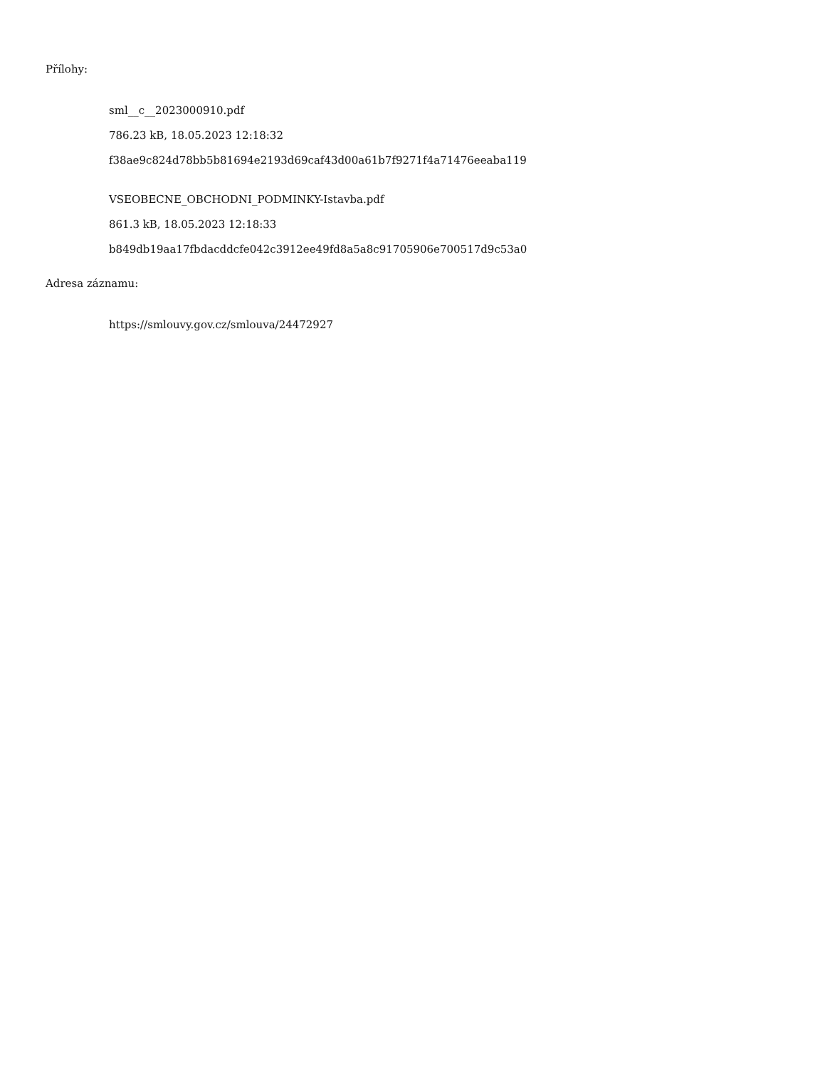Přílohy:
sml__c__2023000910.pdf
786.23 kB, 18.05.2023 12:18:32
f38ae9c824d78bb5b81694e2193d69caf43d00a61b7f9271f4a71476eeaba119
VSEOBECNE_OBCHODNI_PODMINKY-Istavba.pdf
861.3 kB, 18.05.2023 12:18:33
b849db19aa17fbdacddcfe042c3912ee49fd8a5a8c91705906e700517d9c53a0
Adresa záznamu:
https://smlouvy.gov.cz/smlouva/24472927